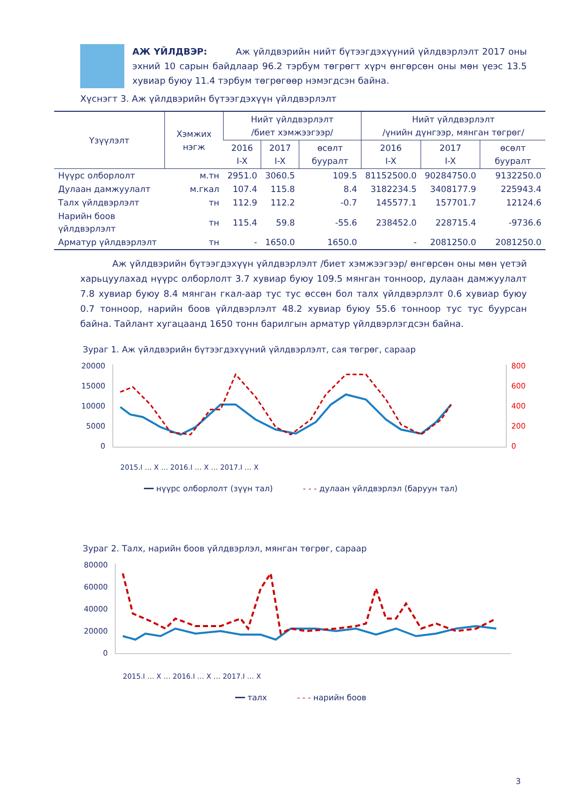АЖ ҮЙЛДВЭР: Аж үйлдвэрийн нийт бүтээгдэхүүний үйлдвэрлэлт 2017 оны эхний 10 сарын байдлаар 96.2 тэрбум төгрөгт хүрч өнгөрсөн оны мөн үеэс 13.5 хувиар буюу 11.4 тэрбум төгрөгөөр нэмэгдсэн байна.
Хүснэгт 3. Аж үйлдвэрийн бүтээгдэхүүн үйлдвэрлэлт
| Үзүүлэлт | Хэмжих нэгж | Нийт үйлдвэрлэлт /биет хэмжээгээр/ | | | Нийт үйлдвэрлэлт /үнийн дүнгээр, мянган төгрөг/ | | |
| --- | --- | --- | --- | --- | --- | --- | --- |
| | | 2016 I-X | 2017 I-X | өсөлт бууралт | 2016 I-X | 2017 I-X | өсөлт бууралт |
| Нүүрс олборлолт | м.тн | 2951.0 | 3060.5 | 109.5 | 81152500.0 | 90284750.0 | 9132250.0 |
| Дулаан дамжуулалт | м.гкал | 107.4 | 115.8 | 8.4 | 3182234.5 | 3408177.9 | 225943.4 |
| Талх үйлдвэрлэлт | тн | 112.9 | 112.2 | -0.7 | 145577.1 | 157701.7 | 12124.6 |
| Нарийн боов үйлдвэрлэлт | тн | 115.4 | 59.8 | -55.6 | 238452.0 | 228715.4 | -9736.6 |
| Арматур үйлдвэрлэлт | тн | - | 1650.0 | 1650.0 | - | 2081250.0 | 2081250.0 |
Аж үйлдвэрийн бүтээгдэхүүн үйлдвэрлэлт /биет хэмжээгээр/ өнгөрсөн оны мөн үетэй харьцуулахад нүүрс олборлолт 3.7 хувиар буюу 109.5 мянган тонноор, дулаан дамжуулалт 7.8 хувиар буюу 8.4 мянган гкал-аар тус тус өссөн бол талх үйлдвэрлэлт 0.6 хувиар буюу 0.7 тонноор, нарийн боов үйлдвэрлэлт 48.2 хувиар буюу 55.6 тонноор тус тус буурсан байна. Тайлант хугацаанд 1650 тонн барилгын арматур үйлдвэрлэгдсэн байна.
Зураг 1. Аж үйлдвэрийн бүтээгдэхүүний үйлдвэрлэлт, сая төгрөг, сараар
20000
15000
10000
5000
0
800
600
400
200
0
2015.I … X … 2016.I … X … 2017.I … X
━━ нүүрс олборлолт (зүүн тал) - - - дулаан үйлдвэрлэл (баруун тал)
Зураг 2. Талх, нарийн боов үйлдвэрлэл, мянган төгрөг, сараар
80000
60000
40000
20000
0
2015.I … X … 2016.I … X … 2017.I … X
━━ талх - - - нарийн боов
3